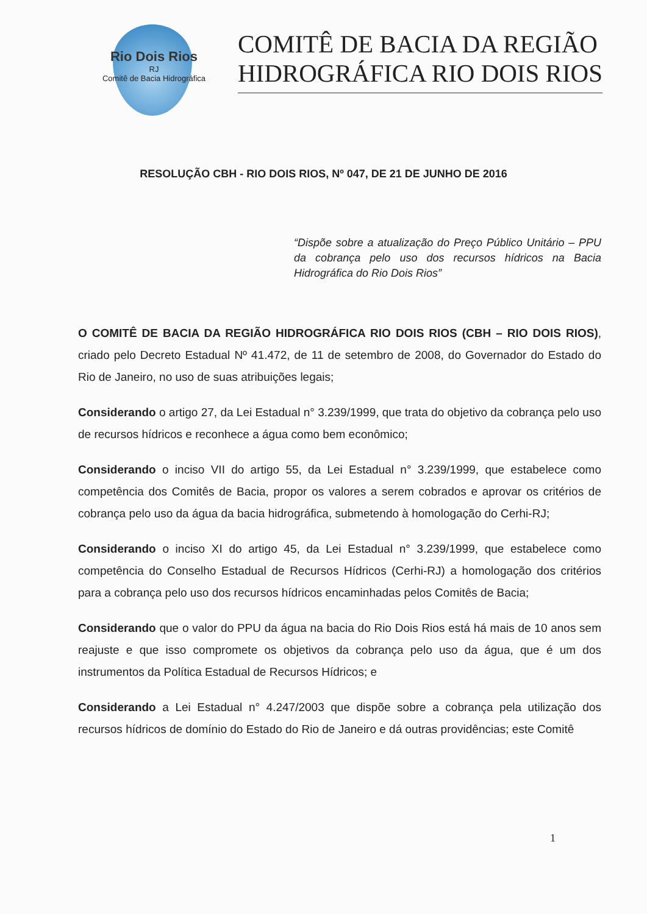Rio Dois Rios
RJ
Comitê de Bacia Hidrográfica
COMITÊ DE BACIA DA REGIÃO
HIDROGRÁFICA RIO DOIS RIOS
RESOLUÇÃO CBH - RIO DOIS RIOS, Nº 047, DE 21 DE JUNHO DE 2016
“Dispõe sobre a atualização do Preço Público Unitário – PPU da cobrança pelo uso dos recursos hídricos na Bacia Hidrográfica do Rio Dois Rios”
O COMITÊ DE BACIA DA REGIÃO HIDROGRÁFICA RIO DOIS RIOS (CBH – RIO DOIS RIOS), criado pelo Decreto Estadual Nº 41.472, de 11 de setembro de 2008, do Governador do Estado do Rio de Janeiro, no uso de suas atribuições legais;
Considerando o artigo 27, da Lei Estadual n° 3.239/1999, que trata do objetivo da cobrança pelo uso de recursos hídricos e reconhece a água como bem econômico;
Considerando o inciso VII do artigo 55, da Lei Estadual n° 3.239/1999, que estabelece como competência dos Comitês de Bacia, propor os valores a serem cobrados e aprovar os critérios de cobrança pelo uso da água da bacia hidrográfica, submetendo à homologação do Cerhi-RJ;
Considerando o inciso XI do artigo 45, da Lei Estadual n° 3.239/1999, que estabelece como competência do Conselho Estadual de Recursos Hídricos (Cerhi-RJ) a homologação dos critérios para a cobrança pelo uso dos recursos hídricos encaminhadas pelos Comitês de Bacia;
Considerando que o valor do PPU da água na bacia do Rio Dois Rios está há mais de 10 anos sem reajuste e que isso compromete os objetivos da cobrança pelo uso da água, que é um dos instrumentos da Política Estadual de Recursos Hídricos; e
Considerando a Lei Estadual n° 4.247/2003 que dispõe sobre a cobrança pela utilização dos recursos hídricos de domínio do Estado do Rio de Janeiro e dá outras providências; este Comitê
1